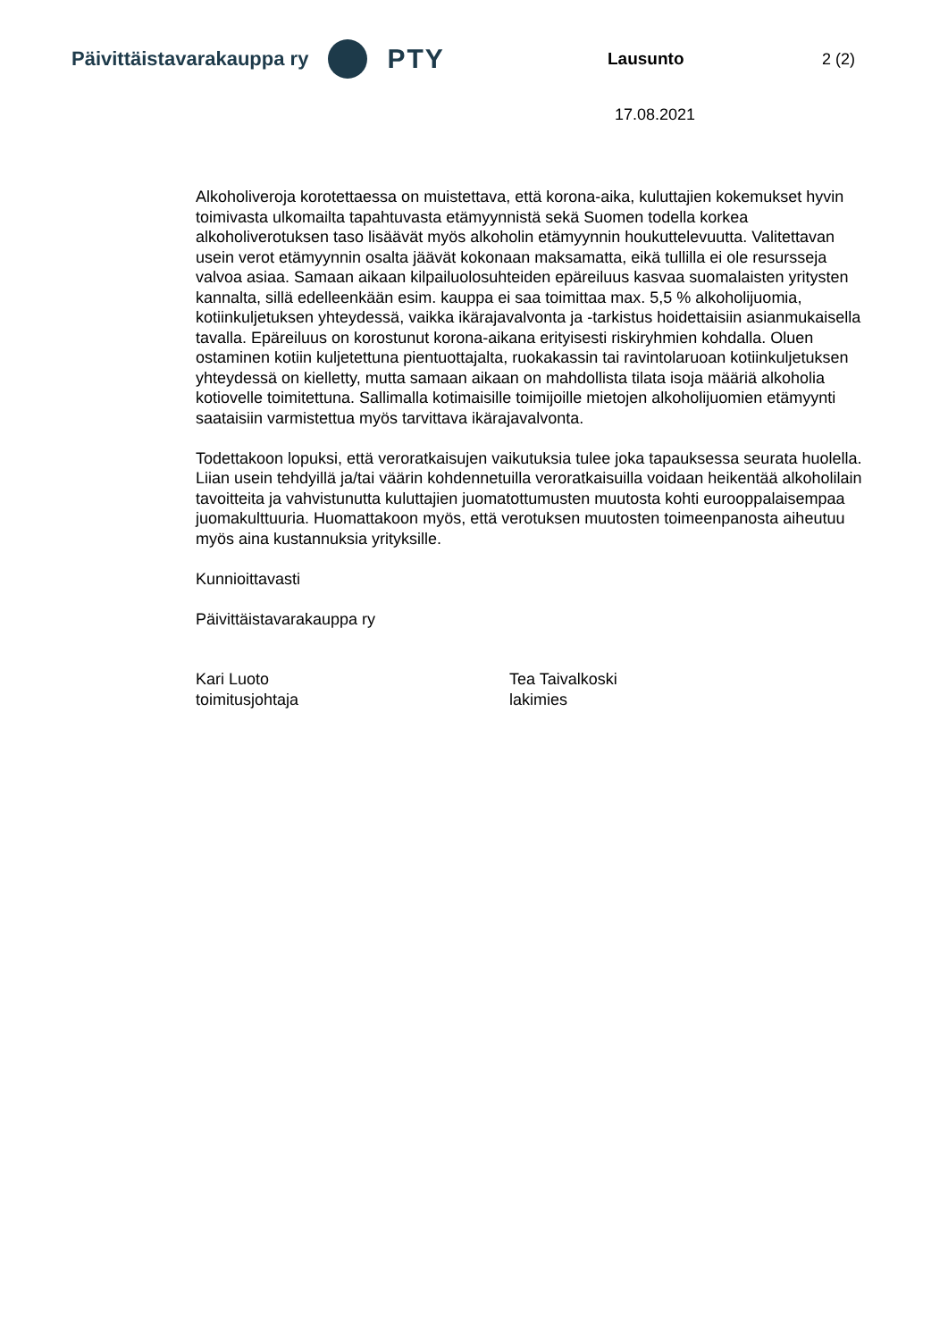Päivittäistavarakauppa ry
PTY
Lausunto 2 (2)
17.08.2021
Alkoholiveroja korotettaessa on muistettava, että korona-aika, kuluttajien kokemukset hyvin toimivasta ulkomailta tapahtuvasta etämyynnistä sekä Suomen todella korkea alkoholiverotuksen taso lisäävät myös alkoholin etämyynnin houkuttelevuutta. Valitettavan usein verot etämyynnin osalta jäävät kokonaan maksamatta, eikä tullilla ei ole resursseja valvoa asiaa. Samaan aikaan kilpailuolosuhteiden epäreiluus kasvaa suomalaisten yritysten kannalta, sillä edelleenkään esim. kauppa ei saa toimittaa max. 5,5 % alkoholijuomia, kotiinkuljetuksen yhteydessä, vaikka ikärajavalvonta ja -tarkistus hoidettaisiin asianmukaisella tavalla. Epäreiluus on korostunut korona-aikana erityisesti riskiryhmien kohdalla. Oluen ostaminen kotiin kuljetettuna pientuottajalta, ruokakassin tai ravintolaruoan kotiinkuljetuksen yhteydessä on kielletty, mutta samaan aikaan on mahdollista tilata isoja määriä alkoholia kotiovelle toimitettuna. Sallimalla kotimaisille toimijoille mietojen alkoholijuomien etämyynti saataisiin varmistettua myös tarvittava ikärajavalvonta.
Todettakoon lopuksi, että veroratkaisujen vaikutuksia tulee joka tapauksessa seurata huolella. Liian usein tehdyillä ja/tai väärin kohdennetuilla veroratkaisuilla voidaan heikentää alkoholilain tavoitteita ja vahvistunutta kuluttajien juomatottumusten muutosta kohti eurooppalaisempaa juomakulttuuria. Huomattakoon myös, että verotuksen muutosten toimeenpanosta aiheutuu myös aina kustannuksia yrityksille.
Kunnioittavasti
Päivittäistavarakauppa ry
Kari Luoto
toimitusjohtaja
Tea Taivalkoski
lakimies